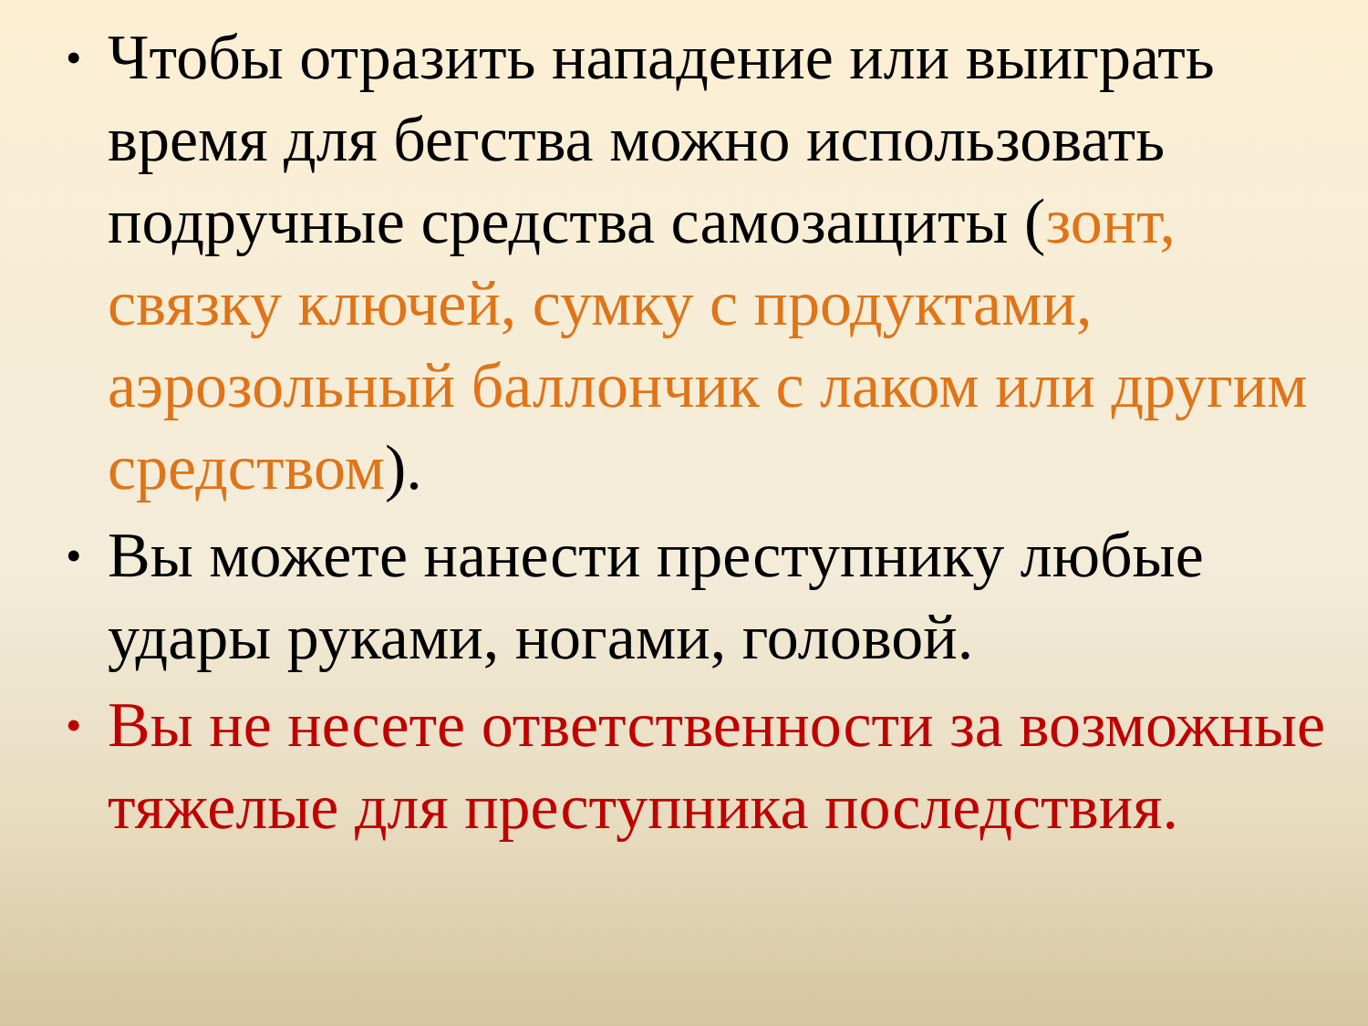• Чтобы отразить нападение или выиграть время для бегства можно использовать подручные средства самозащиты (зонт, связку ключей, сумку с продуктами, аэрозольный баллончик с лаком или другим средством).
• Вы можете нанести преступнику любые удары руками, ногами, головой.
• Вы не несете ответственности за возможные тяжелые для преступника последствия.